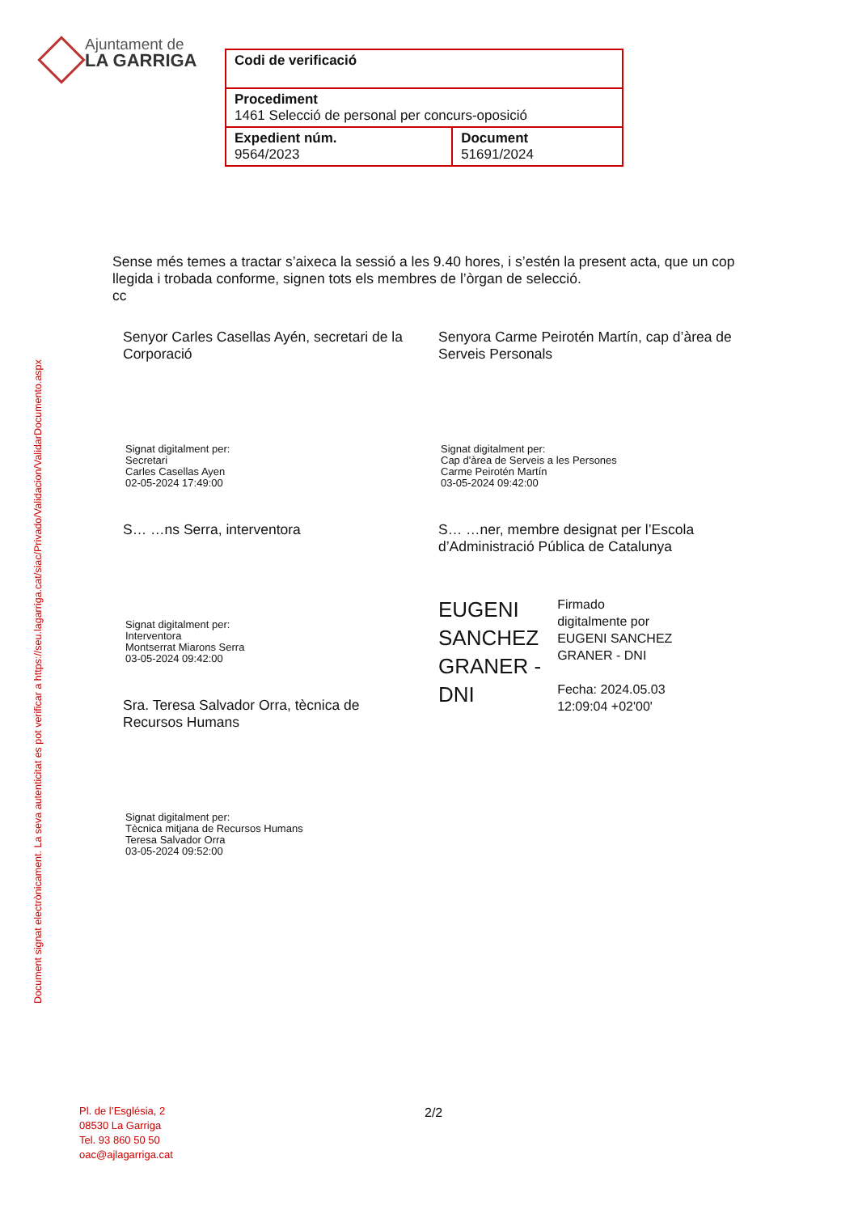Ajuntament de
LA GARRIGA
| Codi de verificació | |
| Procediment 1461 Selecció de personal per concurs-oposició | |
| Expedient núm. 9564/2023 | Document 51691/2024 |
Document signat electrònicament. La seva autenticitat es pot verificar a https://seu.lagarriga.cat/siac/Privado/Validacion/ValidarDocumento.aspx
Sense més temes a tractar s’aixeca la sessió a les 9.40 hores, i s’estén la present acta, que un cop llegida i trobada conforme, signen tots els membres de l’òrgan de selecció.
cc
Senyor Carles Casellas Ayén, secretari de la Corporació
Signat digitalment per:
Secretari
Carles Casellas Ayen
02-05-2024 17:49:00
S… …ns Serra, interventora
Signat digitalment per:
Interventora
Montserrat Miarons Serra
03-05-2024 09:42:00
Sra. Teresa Salvador Orra, tècnica de Recursos Humans
Signat digitalment per:
Tècnica mitjana de Recursos Humans
Teresa Salvador Orra
03-05-2024 09:52:00
Senyora Carme Peirotén Martín, cap d’àrea de Serveis Personals
Signat digitalment per:
Cap d'àrea de Serveis a les Persones
Carme Peirotén Martín
03-05-2024 09:42:00
S… …ner, membre designat per l’Escola d’Administració Pública de Catalunya
EUGENI
SANCHEZ
GRANER -
DNI
Firmado
digitalmente por
EUGENI SANCHEZ
GRANER - DNI
Fecha: 2024.05.03
12:09:04 +02'00'
Pl. de l’Església, 2
08530 La Garriga
Tel. 93 860 50 50
oac@ajlagarriga.cat
2/2